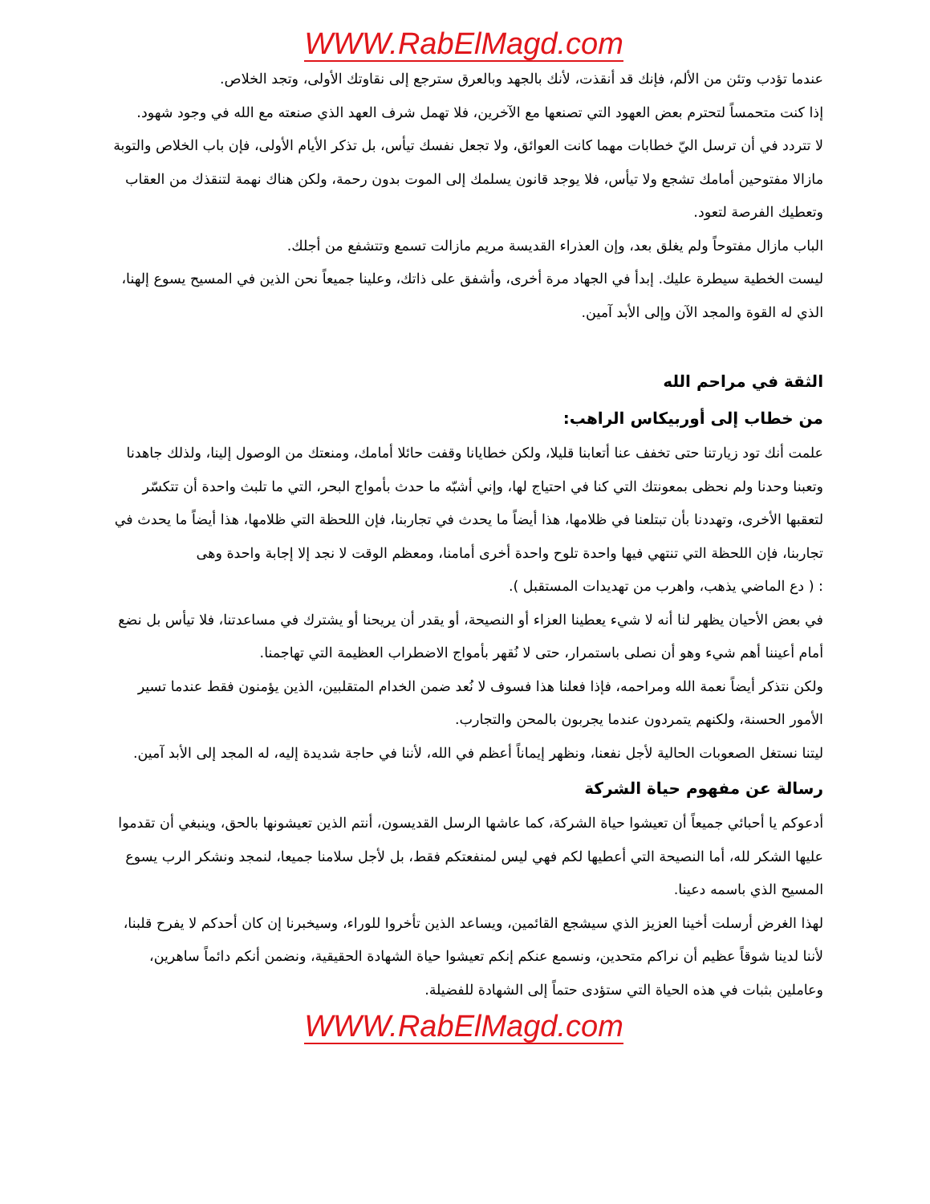WWW.RabElMagd.com
عندما تؤدب وتئن من الألم، فإنك قد أنقذت، لأنك بالجهد وبالعرق سترجع إلى نقاوتك الأولى، وتجد الخلاص.
إذا كنت متحمساً لتحترم بعض العهود التي تصنعها مع الآخرين، فلا تهمل شرف العهد الذي صنعته مع الله في وجود شهود.
لا تتردد في أن ترسل اليّ خطابات مهما كانت العوائق، ولا تجعل نفسك تيأس، بل تذكر الأيام الأولى، فإن باب الخلاص والتوبة مازالا مفتوحين أمامك تشجع ولا تيأس، فلا يوجد قانون يسلمك إلى الموت بدون رحمة، ولكن هناك نهمة لتنقذك من العقاب وتعطيك الفرصة لتعود.
الباب مازال مفتوحاً ولم يغلق بعد، وإن العذراء القديسة مريم مازالت تسمع وتتشفع من أجلك.
ليست الخطية سيطرة عليك. إبدأ في الجهاد مرة أخرى، وأشفق على ذاتك، وعلينا جميعاً نحن الذين في المسيح يسوع إلهنا، الذي له القوة والمجد الآن وإلى الأبد آمين.
الثقة في مراحم الله
من خطاب إلى أوربيكاس الراهب:
علمت أنك تود زيارتنا حتى تخفف عنا أتعابنا قليلا، ولكن خطايانا وقفت حائلا أمامك، ومنعتك من الوصول إلينا، ولذلك جاهدنا وتعبنا وحدنا ولم نحظى بمعونتك التي كنا في احتياج لها، وإني أشبّه ما حدث بأمواج البحر، التي ما تلبث واحدة أن تتكسّر لتعقبها الأخرى، وتهددنا بأن تبتلعنا في ظلامها، هذا أيضاً ما يحدث في تجاربنا، فإن اللحظة التي ظلامها، هذا أيضاً ما يحدث في تجاربنا، فإن اللحظة التي تنتهي فيها واحدة تلوح واحدة أخرى أمامنا، ومعظم الوقت لا نجد إلا إجابة واحدة وهى
: ( دع الماضي يذهب، واهرب من تهديدات المستقبل ).
في بعض الأحيان يظهر لنا أنه لا شيء يعطينا العزاء أو النصيحة، أو يقدر أن يريحنا أو يشترك في مساعدتنا، فلا تيأس بل نضع أمام أعيننا أهم شيء وهو أن نصلى باستمرار، حتى لا نُقهر بأمواج الاضطراب العظيمة التي تهاجمنا.
ولكن نتذكر أيضاً نعمة الله ومراحمه، فإذا فعلنا هذا فسوف لا نُعد ضمن الخدام المتقلبين، الذين يؤمنون فقط عندما تسير الأمور الحسنة، ولكنهم يتمردون عندما يجربون بالمحن والتجارب.
ليتنا نستغل الصعوبات الحالية لأجل نفعنا، ونظهر إيماناً أعظم في الله، لأننا في حاجة شديدة إليه، له المجد إلى الأبد آمين.
رسالة عن مفهوم حياة الشركة
أدعوكم يا أحبائي جميعاً أن تعيشوا حياة الشركة، كما عاشها الرسل القديسون، أنتم الذين تعيشونها بالحق، وينبغي أن تقدموا عليها الشكر لله، أما النصيحة التي أعطيها لكم فهي ليس لمنفعتكم فقط، بل لأجل سلامنا جميعا، لنمجد ونشكر الرب يسوع المسيح الذي باسمه دعينا.
لهذا الغرض أرسلت أخينا العزيز الذي سيشجع القائمين، ويساعد الذين تأخروا للوراء، وسيخبرنا إن كان أحدكم لا يفرح قلبنا، لأننا لدينا شوقاً عظيم أن نراكم متحدين، ونسمع عنكم إنكم تعيشوا حياة الشهادة الحقيقية، ونضمن أنكم دائماً ساهرين، وعاملين بثبات في هذه الحياة التي ستؤدى حتماً إلى الشهادة للفضيلة.
WWW.RabElMagd.com